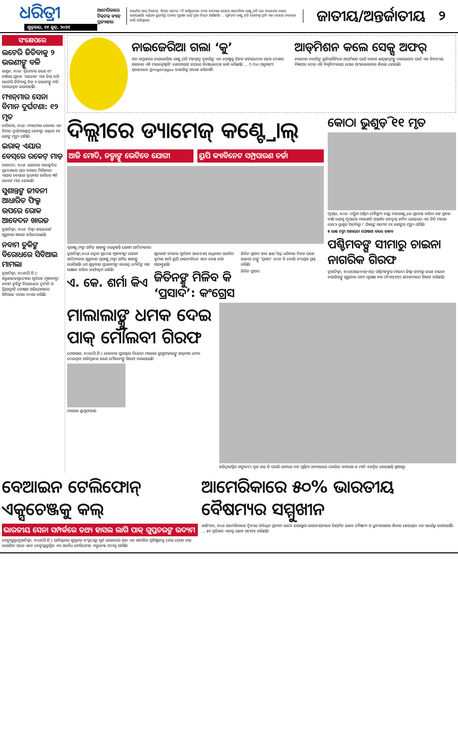ଧରିତ୍ରୀ
ଶୁକ୍ରବାର, ୧୧ ଜୁନ୍, ୨୦୨୧
ଆମେରିକାରେ ଟିକ୍‌ଟକ୍ ବ୍ୟାନ୍ ପ୍ରତ୍ୟାହାର
ଚାଇନିଜ୍ ଆପ୍ ଟିକ୍‌ଟକ୍, ୱିଚାଟ୍ ସମେତ ୮ଟି ଆପ୍ଲିକେସନ ବ୍ୟାନ୍ କଟକଣା ଉପରେ ଆମେରିକା ରାଷ୍ଟ୍ରପତି ଜୋ ବାଇଡେନ୍ ରୋକ୍ ଲଗାଇଛନ୍ତି। ଏଥିସହ ୟୁଜର୍ସଙ୍କ ତଥ୍ୟର ସୁରକ୍ଷା ପାଇଁ ନୂଆ ନିୟମ ଆଣିଛନ୍ତି। ... ପୂର୍ବତନ ରାଷ୍ଟ୍ରପତି ଡୋନାଲ୍ଡ ଟ୍ରମ୍ପ ଏହା ଉପରେ କଟକଣା ଜାରି କରିଥିଲେ।
ଜାତୀୟ/ଅନ୍ତର୍ଜାତୀୟ
୨
ସଂକ୍ଷେପରେ
ଲଟେରି ଜିତିବାକୁ ୨ ଭଉଣୀଙ୍କୁ ବଳି
ଲଣ୍ଡନ, ୧୦।୬: ବ୍ରିଟେନର ଜଣେ ୧୯ ବର୍ଷୀୟ ଯୁବକ ‘ସଇତାନ’ ସହ ଡିଲ୍ କରି ଲଟେରି ଜିତିବାକୁ ନିଜ ୨ ଭଉଣୀଙ୍କୁ ବଳି ପକାଇଥିବା ଜଣାପଡ଼ିଛି।
ମ୍ୟାନ୍‌ମାର ସେନା ବିମାନ ଦୁର୍ଘଟଣା: ୧୨ ମୃତ
ନାପିଡାଓ, ୧୦।୬: ମ୍ୟାନ୍‌ମାର ସେନାର ଏକ ବିମାନ ଦୁର୍ଘଟଣାଗ୍ରସ୍ତ ହେବାରୁ ଏଥିରେ ୧୨ ଜଣଙ୍କ ମୃତ୍ୟୁ ଘଟିଛି।
ଇରାକ୍ ଏୟାର ବେସ୍‌ରେ ରକେଟ୍ ମାଡ଼
ବାଗଦାଦ, ୧୦।୬: ଇରାକର ସଲାହୁଦ୍ଦିନ୍ ପ୍ରଦେଶରେ ଥିବା ବାଲାଦ୍ ମିଲିଟାରୀ ଏୟାର ବେସ୍‌ରେ ବୁଧବାର ରାତିରେ ୩ଟି ରକେଟ୍ ମାଡ଼ ହୋଇଛି।
ସୁଶାନ୍ତଙ୍କ ଜୀବନୀ ଆଧାରିତ ଫିଲ୍ମ ଉପରେ ରୋକ ଆବେଦନ ଖାରଜ
ନୂଆଦିଲ୍ଲୀ, ୧୦।୬: ଦିଲ୍ଲୀ ହାଇକୋର୍ଟ ଗୁରୁବାର ଖାରଜ କରିଦେଇଛନ୍ତି।
ନବାମ ତୁକିଙ୍କ ବିରୋଧରେ ସିବିଆଇ ମାମଲା
ନୂଆଦିଲ୍ଲୀ, ୧୦।୬(ପି.ଟି.): ଅରୁଣାଚଳପ୍ରଦେଶର ପୂର୍ବତନ ମୁଖ୍ୟମନ୍ତ୍ରୀ ନବାମ ତୁକିଙ୍କ ବିରୋଧରେ ଦୁର୍ନୀତି ଓ ପ୍ରିୟାପ୍ରୀତି ତୋଷଣ ଅଭିଯୋଗରେ ସିବିଆଇ ଏତଲା ଦାଏର କରିଛି।
ନାଇଜେରିଆ ଗଲା ‘କୁ’
ଗତ ସପ୍ତାହରେ ନାଇଜେରିଆ ରାଷ୍ଟ୍ରପତି ମହମ୍ମାଦୁ ବୁହାରିଙ୍କ ଏକ ପୋଷ୍ଟକୁ ଟ୍ୱିଟର ହଟାଇଦେବା ପରେ ଦେଶର ସରକାର ଏହି ମାଇକ୍ରୋବ୍ଲଗିଂ ୱେବ୍‌ସାଇଟ୍ ଉପରେ ନିଷେଧାଦେଶ ଜାରି କରିଛନ୍ତି। ... ୯,୯୦୦ ଅନୁଗାମୀ ଥିବାବେଳେ @nigeriagov କାହାରିକୁ ଫଲୋ କରିନାହିଁ।
ଆଡ୍‌ମିଶନ କଲେ ସେକ୍ସ ଅଫର୍
ଚାଇନାର ନାନ୍‌ଜିଙ୍ଗ ୟୁନିଭର୍ସିଟିରେ ଆଡ୍‌ମିଶନ ପାଇଁ ବାହାର ଛାତ୍ରଛାତ୍ରୀଙ୍କୁ ଲୋଭାଇବା ପାଇଁ ଏକ ବିବାଦୀୟ ବିଜ୍ଞାପନ ଦେଇ ଏହି ବିଶ୍ୱବିଦ୍ୟାଳୟ ଘୋର ସମାଲୋଚନାର ଶିକାର ହୋଇଛି।
ଦିଲ୍ଲୀରେ ଡ୍ୟାମେଜ୍ କଣ୍ଟ୍ରୋଲ୍
ଆଜି ମୋଦି, ନଡ୍ଡାଙ୍କୁ ଭେଟିବେ ଯୋଗୀ
ୟୁପି କ୍ୟାବିନେଟ ସମ୍ପ୍ରସାରଣ ଚର୍ଚ୍ଚା
ସ୍ୱରାଷ୍ଟ୍ରମନ୍ତ୍ରୀ ଅମିତ୍ ଶାହାଙ୍କୁ ଭେଟୁଛନ୍ତି ଯୋଗୀ ଆଦିତ୍ୟନାଥ।
ନୂଆଦିଲ୍ଲୀ,୧୦।୬ ଉତ୍ତର ପ୍ରଦେଶ ମୁଖ୍ୟମନ୍ତ୍ରୀ ଯୋଗୀ ଆଦିତ୍ୟନାଥ ଗୁରୁବାର ସ୍ୱରାଷ୍ଟ୍ରମନ୍ତ୍ରୀ ଅମିତ୍ ଶାହାଙ୍କୁ ଭେଟିଛନ୍ତି। ସେ ଶୁକ୍ରବାର ପ୍ରଧାନମନ୍ତ୍ରୀ ନରେନ୍ଦ୍ର ମୋଦିଙ୍କ ସହ ସାକ୍ଷାତ କରିବା କାର୍ଯ୍ୟକ୍ରମ ରହିଛି।
ଏ. କେ. ଶର୍ମା କିଏ
ଗୁଜରାଟ କ୍ୟାଡର ପୂର୍ବତନ ଆଇଏଏସ୍ ଅଧିକାରୀ ଅରବିନ୍ଦ କୁମାର ଶର୍ମା ୟୁପି ରାଜନୀତିରେ ଏବେ ବେଶ୍ ଚର୍ଚ୍ଚା ସାଉଣ୍ଟୁଛନ୍ତି।
ଜିତିନଙ୍କୁ ମିଳିବ କି ‘ପ୍ରସାଦ’: କଂଗ୍ରେସ
ଜିତିନ ପ୍ରସାଦ ହାତ ଛାଡ଼ି ପଦ୍ମ ଧରିବାର ଦିନକ ପରେ ଭାଜପା ତାଙ୍କୁ ‘ପ୍ରସାଦ’ ଦେବ କି ବୋଲି କଂଗ୍ରେସ ପ୍ରଶ୍ନ କରିଛି।
ଜିତିନ ପ୍ରସାଦ
କୋଠା ଭୁଶୁଡ଼ି ୧୧ ମୃତ
ମୁମ୍ବାଇ, ୧୦।୬: ଦକ୍ଷିଣ-ପଶ୍ଚିମ ମୌସୁମୀ ବାୟୁ ମହାରାଷ୍ଟ୍ରରେ ପ୍ରବେଶ କରିବା ସହ ପ୍ରବଳ ବର୍ଷା ଯୋଗୁ ମୁମ୍ବାଇର ମାଲୱାନି ଅନ୍ତର୍ଗତ ଅବଦୁଲ୍ ହମିଦ ରୋଡ଼ରେ ଏକ ତିନି ମହଲା କୋଠା ଭୁଶୁଡ଼ି ପଡ଼ିବାରୁ ୮ ପିଲାଙ୍କ ସମେତ ୧୧ ଜଣଙ୍କର ମୃତ୍ୟୁ ଘଟିଛି।
୫ ଲକ୍ଷ ଟଙ୍କା ସହାୟତା ଘୋଷଣା କଲେ ଉଦ୍ଧବ
ପଶ୍ଚିମବଙ୍ଗ ସୀମାରୁ ଚାଇନା ନାଗରିକ ଗିରଫ
ନୂଆଦିଲ୍ଲୀ, ୧୦।୬(ଆଇଏଏନ୍‌ଏସ୍) ପଶ୍ଚିମବଙ୍ଗର ମାଲଦା ଜିଲ୍ଲା ସୀମାରୁ ଜଣେ ଚାଇନା ନାଗରିକଙ୍କୁ ଗୁରୁବାର ସୀମା ସୁରକ୍ଷା ବଳ (ବିଏସ୍‌ଏଫ୍) ଯବାନମାନେ ଗିରଫ କରିଛନ୍ତି।
ମାଲାଲାଙ୍କୁ ଧମକ ଦେଇ ପାକ୍ ମୌଲବୀ ଗିରଫ
ପେଶାୱର, ୧୦।୬(ପି.ଟି.) ନୋବେଲ ପୁରସ୍କାର ବିଜେତା ମାଲାଲା ୟୁସୁଫଜାଇଙ୍କୁ ଆକ୍ରମଣ ଧମକ ଦେଇଥିବା ପାକିସ୍ତାନର ଜଣେ ମୌଲବୀଙ୍କୁ ଗିରଫ କରାଯାଇଛି।
ମାଲାଲା ୟୁସୁଫଜାଇ
ହରିଦ୍ୱାରସ୍ଥିତ ଗଙ୍ଗାନଦୀ କୂଳ ହର୍ କି ପଉରି ଘାଟରେ ବଟ ପୂର୍ଣ୍ଣିମା ଅବସରରେ କୋଭିଡ୍ କଟକଣା ନ ମାନି ଏକତ୍ରିତ ହୋଇଛନ୍ତି ଶ୍ରଦ୍ଧାଳୁ।
ବେଆଇନ ଟେଲିଫୋନ୍ ଏକ୍ସଚେଞ୍ଜକୁ କଲ୍
ଭାରତୀୟ ସେନା ସମ୍ପର୍କରେ ତଥ୍ୟ ହାସଲ ଲାଗି ପାକ୍ ଗୁପ୍ତଚରଙ୍କ ଉଦ୍ୟମ
ବେଙ୍ଗାଲୁରୁ/ନୂଆଦିଲ୍ଲୀ, ୧୦।୬(ପି.ଟି.) ପାକିସ୍ତାନର ଗୁପ୍ତଚର ସଂସ୍ଥାଠାରୁ ପୂର୍ବ ଭାରତରେ ଥିବା ଏକ ସାମରିକ ପ୍ରତିଷ୍ଠାନକୁ ନେଇ ଫୋନ୍ କଲ୍ କରାଯିବା ପରେ ଏବେ ବେଙ୍ଗାଲୁରୁସ୍ଥିତ ଏକ ଅବୈଧ ଟେଲିଫୋନ୍ ଏକ୍ସଚେଞ୍ଜ ପଦାକୁ ଆସିଛି।
ଆମେରିକାରେ ୫୦% ଭାରତୀୟ ବୈଷମ୍ୟର ସମ୍ମୁଖୀନ
ୱାଶିଂଟନ, ୧୦।୬ ଆମେରିକାରେ ଦ୍ୱିତୀୟ ସର୍ବାଧିକ ପ୍ରବାସୀ ଭାବେ ଜଣାଶୁଣା ଭାରତୀୟମାନେ ନିୟମିତ ଭାବେ ବୈଷମ୍ୟ ଓ ଧ୍ରୁବୀକରଣର ଶିକାର ହେଉଥିବା ଏକ ସର୍ଭେରୁ ଜଣାପଡ଼ିଛି। ... ୫୧ ପ୍ରତିଶତ ଏହାକୁ ଛୋଟ ସମସ୍ୟା କହିଛନ୍ତି।